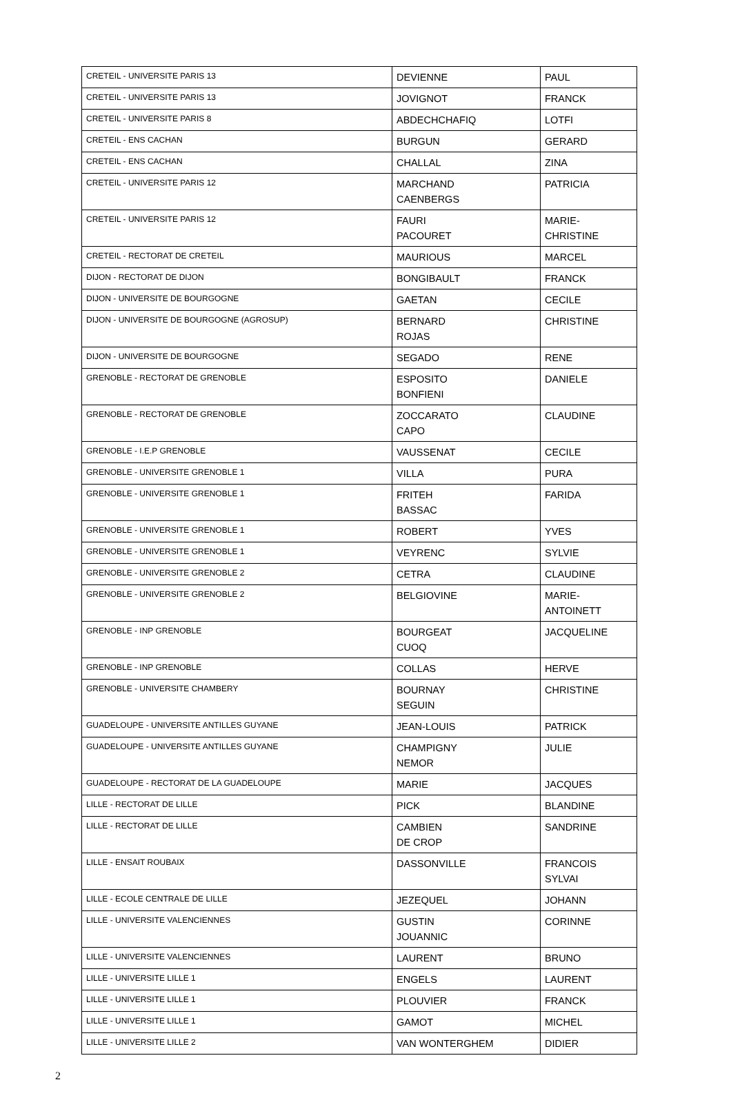| CRETEIL - UNIVERSITE PARIS 13 | DEVIENNE | PAUL |
| CRETEIL - UNIVERSITE PARIS 13 | JOVIGNOT | FRANCK |
| CRETEIL - UNIVERSITE PARIS 8 | ABDECHCHAFIQ | LOTFI |
| CRETEIL - ENS CACHAN | BURGUN | GERARD |
| CRETEIL - ENS CACHAN | CHALLAL | ZINA |
| CRETEIL - UNIVERSITE PARIS 12 | MARCHAND CAENBERGS | PATRICIA |
| CRETEIL - UNIVERSITE PARIS 12 | FAURI PACOURET | MARIE-CHRISTINE |
| CRETEIL - RECTORAT DE CRETEIL | MAURIOUS | MARCEL |
| DIJON - RECTORAT DE DIJON | BONGIBAULT | FRANCK |
| DIJON - UNIVERSITE DE BOURGOGNE | GAETAN | CECILE |
| DIJON - UNIVERSITE DE BOURGOGNE (AGROSUP) | BERNARD ROJAS | CHRISTINE |
| DIJON - UNIVERSITE DE BOURGOGNE | SEGADO | RENE |
| GRENOBLE - RECTORAT DE GRENOBLE | ESPOSITO BONFIENI | DANIELE |
| GRENOBLE - RECTORAT DE GRENOBLE | ZOCCARATO CAPO | CLAUDINE |
| GRENOBLE - I.E.P GRENOBLE | VAUSSENAT | CECILE |
| GRENOBLE - UNIVERSITE GRENOBLE 1 | VILLA | PURA |
| GRENOBLE - UNIVERSITE GRENOBLE 1 | FRITEH BASSAC | FARIDA |
| GRENOBLE - UNIVERSITE GRENOBLE 1 | ROBERT | YVES |
| GRENOBLE - UNIVERSITE GRENOBLE 1 | VEYRENC | SYLVIE |
| GRENOBLE - UNIVERSITE GRENOBLE 2 | CETRA | CLAUDINE |
| GRENOBLE - UNIVERSITE GRENOBLE 2 | BELGIOVINE | MARIE-ANTOINETT |
| GRENOBLE - INP GRENOBLE | BOURGEAT CUOQ | JACQUELINE |
| GRENOBLE - INP GRENOBLE | COLLAS | HERVE |
| GRENOBLE - UNIVERSITE CHAMBERY | BOURNAY SEGUIN | CHRISTINE |
| GUADELOUPE - UNIVERSITE ANTILLES GUYANE | JEAN-LOUIS | PATRICK |
| GUADELOUPE - UNIVERSITE ANTILLES GUYANE | CHAMPIGNY NEMOR | JULIE |
| GUADELOUPE - RECTORAT DE LA GUADELOUPE | MARIE | JACQUES |
| LILLE - RECTORAT DE LILLE | PICK | BLANDINE |
| LILLE - RECTORAT DE LILLE | CAMBIEN DE CROP | SANDRINE |
| LILLE - ENSAIT ROUBAIX | DASSONVILLE | FRANCOIS SYLVAI |
| LILLE - ECOLE CENTRALE DE LILLE | JEZEQUEL | JOHANN |
| LILLE - UNIVERSITE VALENCIENNES | GUSTIN JOUANNIC | CORINNE |
| LILLE - UNIVERSITE VALENCIENNES | LAURENT | BRUNO |
| LILLE - UNIVERSITE LILLE 1 | ENGELS | LAURENT |
| LILLE - UNIVERSITE LILLE 1 | PLOUVIER | FRANCK |
| LILLE - UNIVERSITE LILLE 1 | GAMOT | MICHEL |
| LILLE - UNIVERSITE LILLE 2 | VAN WONTERGHEM | DIDIER |
2